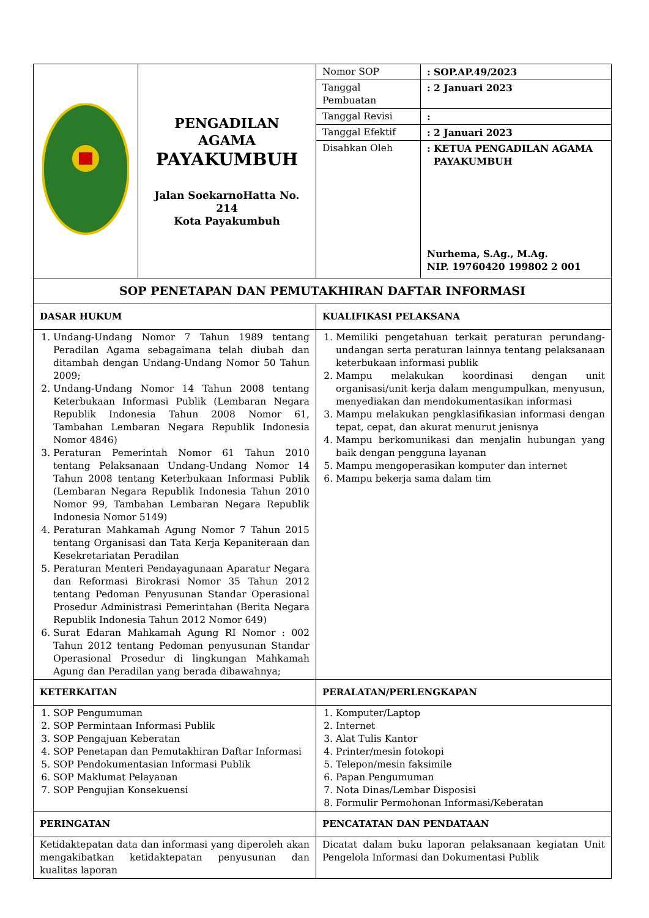| | PENGADILAN AGAMA PAYAKUMBUH Jalan SoekarnoHatta No. 214 Kota Payakumbuh | / Nomor SOP / : SOP.AP.49/2023 / / Tanggal Pembuatan / : 2 Januari 2023 / / Tanggal Revisi / : / / Tanggal Efektif / : 2 Januari 2023 / / Disahkan Oleh / : KETUA PENGADILAN AGAMA PAYAKUMBUH Nurhema, S.Ag., M.Ag. NIP. 19760420 199802 2 001 / |
| SOP PENETAPAN DAN PEMUTAKHIRAN DAFTAR INFORMASI | | |
| DASAR HUKUM | | KUALIFIKASI PELAKSANA |
| 1. Undang-Undang Nomor 7 Tahun 1989 tentang Peradilan Agama sebagaimana telah diubah dan ditambah dengan Undang-Undang Nomor 50 Tahun 2009; 2. Undang-Undang Nomor 14 Tahun 2008 tentang Keterbukaan Informasi Publik (Lembaran Negara Republik Indonesia Tahun 2008 Nomor 61, Tambahan Lembaran Negara Republik Indonesia Nomor 4846) 3. Peraturan Pemerintah Nomor 61 Tahun 2010 tentang Pelaksanaan Undang-Undang Nomor 14 Tahun 2008 tentang Keterbukaan Informasi Publik (Lembaran Negara Republik Indonesia Tahun 2010 Nomor 99, Tambahan Lembaran Negara Republik Indonesia Nomor 5149) 4. Peraturan Mahkamah Agung Nomor 7 Tahun 2015 tentang Organisasi dan Tata Kerja Kepaniteraan dan Kesekretariatan Peradilan 5. Peraturan Menteri Pendayagunaan Aparatur Negara dan Reformasi Birokrasi Nomor 35 Tahun 2012 tentang Pedoman Penyusunan Standar Operasional Prosedur Administrasi Pemerintahan (Berita Negara Republik Indonesia Tahun 2012 Nomor 649) 6. Surat Edaran Mahkamah Agung RI Nomor : 002 Tahun 2012 tentang Pedoman penyusunan Standar Operasional Prosedur di lingkungan Mahkamah Agung dan Peradilan yang berada dibawahnya; | | 1. Memiliki pengetahuan terkait peraturan perundang-undangan serta peraturan lainnya tentang pelaksanaan keterbukaan informasi publik 2. Mampu melakukan koordinasi dengan unit organisasi/unit kerja dalam mengumpulkan, menyusun, menyediakan dan mendokumentasikan informasi 3. Mampu melakukan pengklasifikasian informasi dengan tepat, cepat, dan akurat menurut jenisnya 4. Mampu berkomunikasi dan menjalin hubungan yang baik dengan pengguna layanan 5. Mampu mengoperasikan komputer dan internet 6. Mampu bekerja sama dalam tim |
| KETERKAITAN | | PERALATAN/PERLENGKAPAN |
| 1. SOP Pengumuman 2. SOP Permintaan Informasi Publik 3. SOP Pengajuan Keberatan 4. SOP Penetapan dan Pemutakhiran Daftar Informasi 5. SOP Pendokumentasian Informasi Publik 6. SOP Maklumat Pelayanan 7. SOP Pengujian Konsekuensi | | 1. Komputer/Laptop 2. Internet 3. Alat Tulis Kantor 4. Printer/mesin fotokopi 5. Telepon/mesin faksimile 6. Papan Pengumuman 7. Nota Dinas/Lembar Disposisi 8. Formulir Permohonan Informasi/Keberatan |
| PERINGATAN | | PENCATATAN DAN PENDATAAN |
| Ketidaktepatan data dan informasi yang diperoleh akan mengakibatkan ketidaktepatan penyusunan dan kualitas laporan | | Dicatat dalam buku laporan pelaksanaan kegiatan Unit Pengelola Informasi dan Dokumentasi Publik |